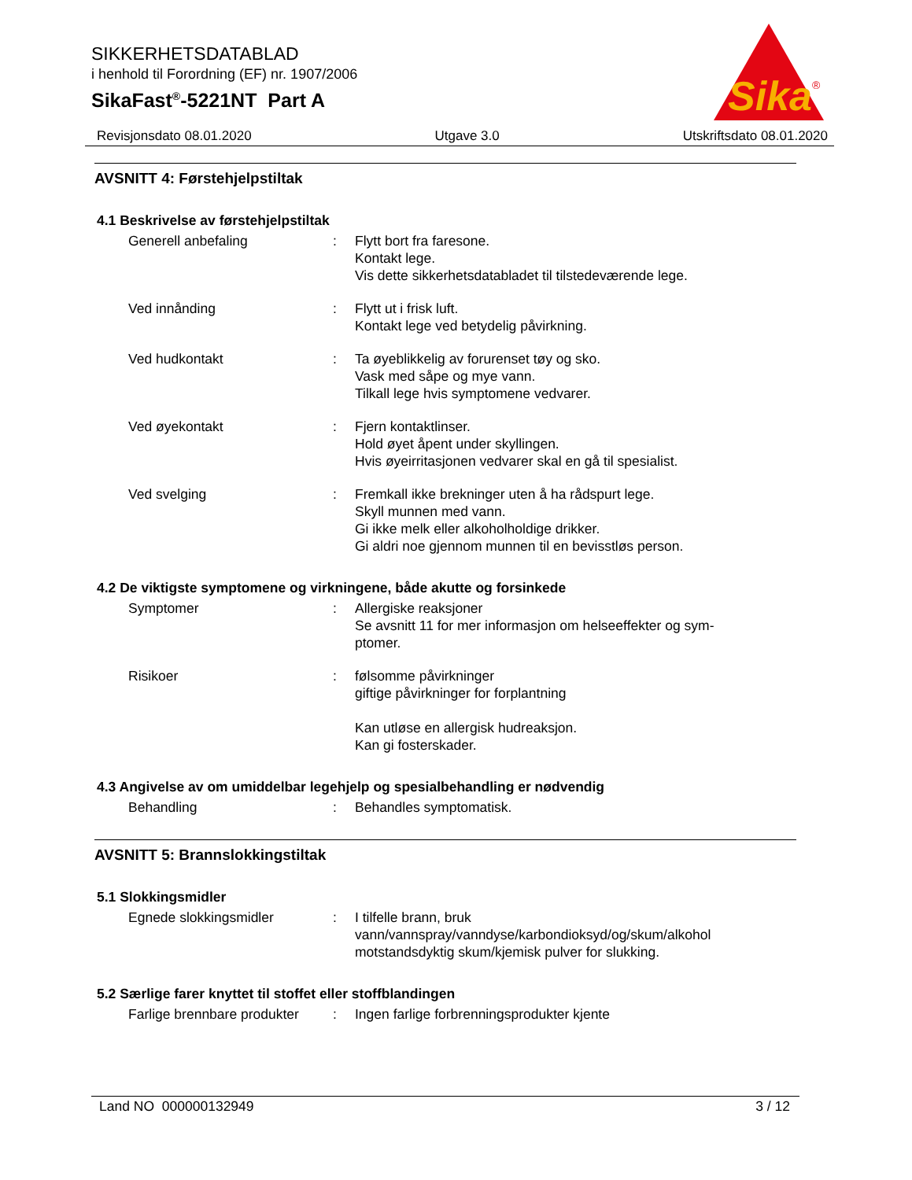SIKKERHETSDATABLAD
i henhold til Forordning (EF) nr. 1907/2006
SikaFast<sup>®</sup>-5221NT Part A
Sika
®
Revisjonsdato 08.01.2020 Utgave 3.0 Utskriftsdato 08.01.2020
AVSNITT 4: Førstehjelpstiltak
4.1 Beskrivelse av førstehjelpstiltak
Generell anbefaling : Flytt bort fra faresone.
Kontakt lege.
Vis dette sikkerhetsdatabladet til tilstedeværende lege.
Ved innånding : Flytt ut i frisk luft.
Kontakt lege ved betydelig påvirkning.
Ved hudkontakt : Ta øyeblikkelig av forurenset tøy og sko.
Vask med såpe og mye vann.
Tilkall lege hvis symptomene vedvarer.
Ved øyekontakt : Fjern kontaktlinser.
Hold øyet åpent under skyllingen.
Hvis øyeirritasjonen vedvarer skal en gå til spesialist.
Ved svelging : Fremkall ikke brekninger uten å ha rådspurt lege.
Skyll munnen med vann.
Gi ikke melk eller alkoholholdige drikker.
Gi aldri noe gjennom munnen til en bevisstløs person.
4.2 De viktigste symptomene og virkningene, både akutte og forsinkede
Symptomer : Allergiske reaksjoner
Se avsnitt 11 for mer informasjon om helseeffekter og sym-
ptomer.
Risikoer : følsomme påvirkninger
giftige påvirkninger for forplantning
Kan utløse en allergisk hudreaksjon.
Kan gi fosterskader.
4.3 Angivelse av om umiddelbar legehjelp og spesialbehandling er nødvendig
Behandling : Behandles symptomatisk.
AVSNITT 5: Brannslokkingstiltak
5.1 Slokkingsmidler
Egnede slokkingsmidler : I tilfelle brann, bruk
vann/vannspray/vanndyse/karbondioksyd/og/skum/alkohol
motstandsdyktig skum/kjemisk pulver for slukking.
5.2 Særlige farer knyttet til stoffet eller stoffblandingen
Farlige brennbare produkter
: Ingen farlige forbrenningsprodukter kjente
Land NO 000000132949 3 / 12